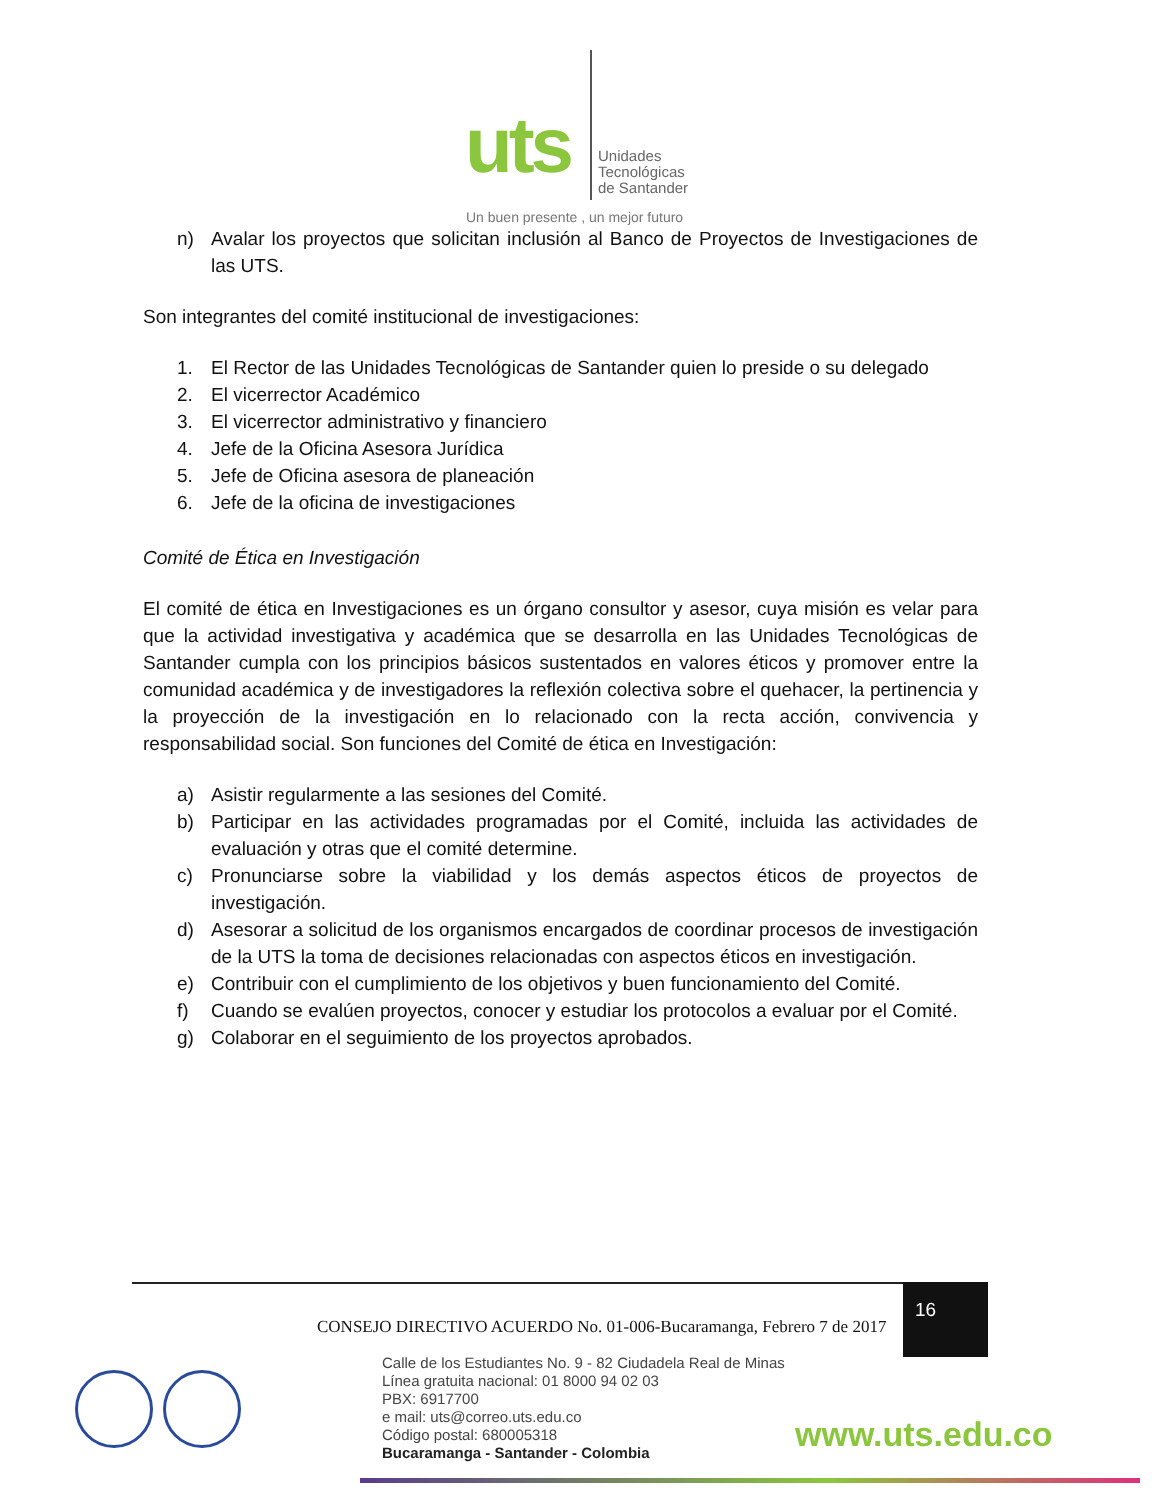uts
Unidades
Tecnológicas
de Santander
Un buen presente , un mejor futuro
n) Avalar los proyectos que solicitan inclusión al Banco de Proyectos de Investigaciones de las UTS.
Son integrantes del comité institucional de investigaciones:
1. El Rector de las Unidades Tecnológicas de Santander quien lo preside o su delegado
2. El vicerrector Académico
3. El vicerrector administrativo y financiero
4. Jefe de la Oficina Asesora Jurídica
5. Jefe de Oficina asesora de planeación
6. Jefe de la oficina de investigaciones
Comité de Ética en Investigación
El comité de ética en Investigaciones es un órgano consultor y asesor, cuya misión es velar para que la actividad investigativa y académica que se desarrolla en las Unidades Tecnológicas de Santander cumpla con los principios básicos sustentados en valores éticos y promover entre la comunidad académica y de investigadores la reflexión colectiva sobre el quehacer, la pertinencia y la proyección de la investigación en lo relacionado con la recta acción, convivencia y responsabilidad social. Son funciones del Comité de ética en Investigación:
a) Asistir regularmente a las sesiones del Comité.
b) Participar en las actividades programadas por el Comité, incluida las actividades de evaluación y otras que el comité determine.
c) Pronunciarse sobre la viabilidad y los demás aspectos éticos de proyectos de investigación.
d) Asesorar a solicitud de los organismos encargados de coordinar procesos de investigación de la UTS la toma de decisiones relacionadas con aspectos éticos en investigación.
e) Contribuir con el cumplimiento de los objetivos y buen funcionamiento del Comité.
f) Cuando se evalúen proyectos, conocer y estudiar los protocolos a evaluar por el Comité.
g) Colaborar en el seguimiento de los proyectos aprobados.
CONSEJO DIRECTIVO ACUERDO No. 01-006-Bucaramanga, Febrero 7 de 2017
16
Calle de los Estudiantes No. 9 - 82 Ciudadela Real de Minas
Línea gratuita nacional: 01 8000 94 02 03
PBX: 6917700
e mail: uts@correo.uts.edu.co
Código postal: 680005318
Bucaramanga - Santander - Colombia
www.uts.edu.co